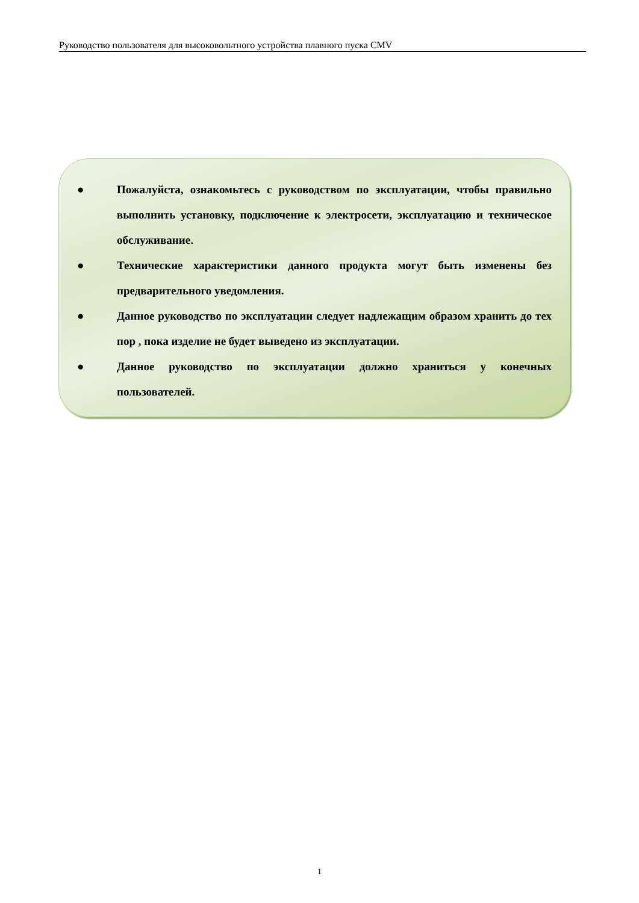Руководство пользователя для высоковольтного устройства плавного пуска CMV
● Пожалуйста, ознакомьтесь с руководством по эксплуатации, чтобы правильно выполнить установку, подключение к электросети, эксплуатацию и техническое обслуживание.
● Технические характеристики данного продукта могут быть изменены без предварительного уведомления.
● Данное руководство по эксплуатации следует надлежащим образом хранить до тех пор , пока изделие не будет выведено из эксплуатации.
● Данное руководство по эксплуатации должно храниться у конечных пользователей.
1